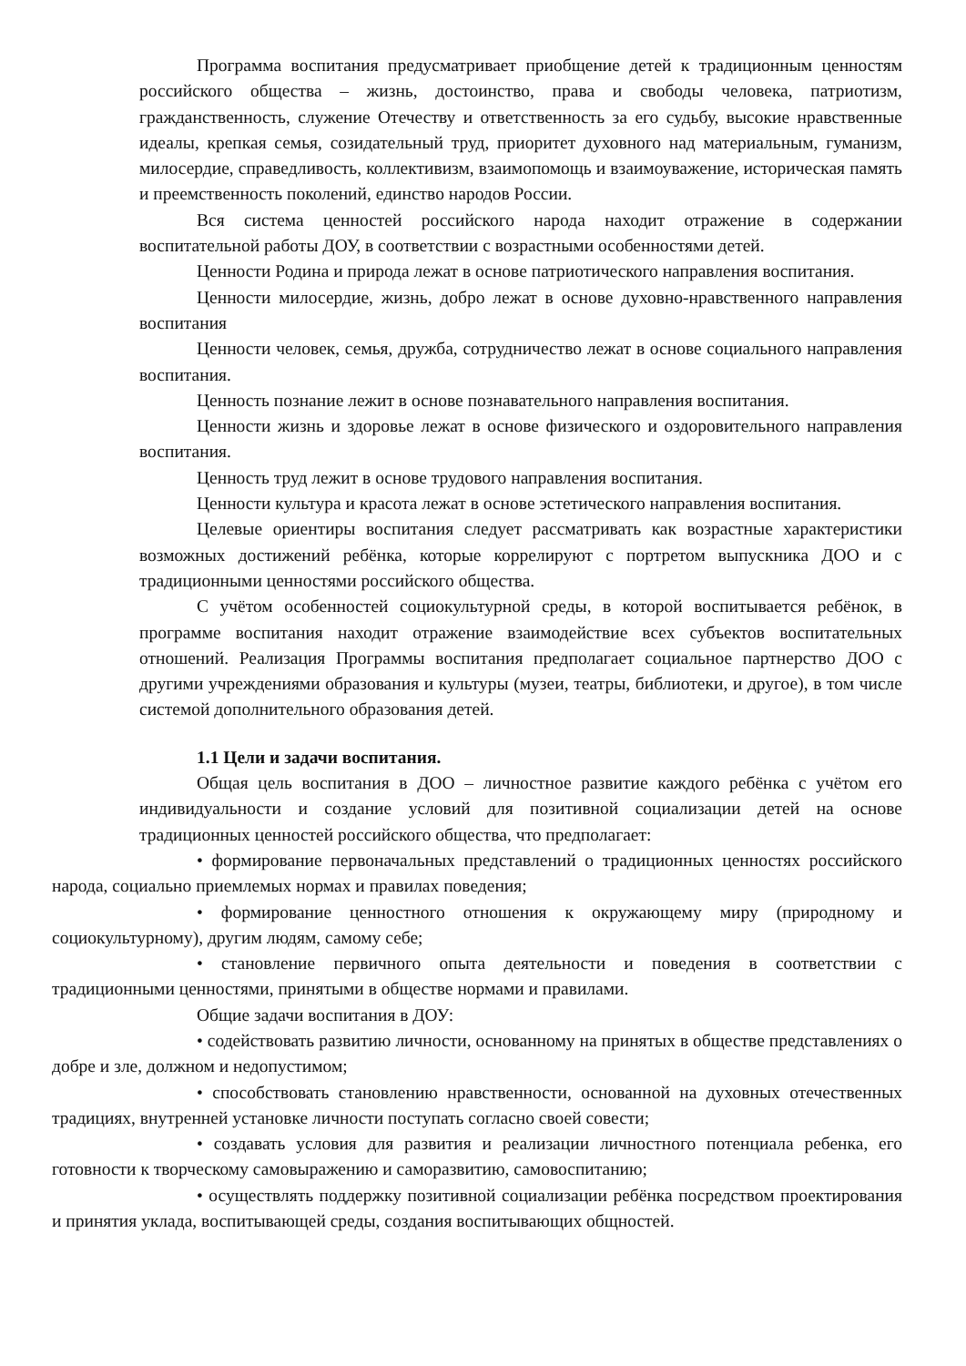Программа воспитания предусматривает приобщение детей к традиционным ценностям российского общества – жизнь, достоинство, права и свободы человека, патриотизм, гражданственность, служение Отечеству и ответственность за его судьбу, высокие нравственные идеалы, крепкая семья, созидательный труд, приоритет духовного над материальным, гуманизм, милосердие, справедливость, коллективизм, взаимопомощь и взаимоуважение, историческая память и преемственность поколений, единство народов России.
Вся система ценностей российского народа находит отражение в содержании воспитательной работы ДОУ, в соответствии с возрастными особенностями детей.
Ценности Родина и природа лежат в основе патриотического направления воспитания.
Ценности милосердие, жизнь, добро лежат в основе духовно-нравственного направления воспитания
Ценности человек, семья, дружба, сотрудничество лежат в основе социального направления воспитания.
Ценность познание лежит в основе познавательного направления воспитания.
Ценности жизнь и здоровье лежат в основе физического и оздоровительного направления воспитания.
Ценность труд лежит в основе трудового направления воспитания.
Ценности культура и красота лежат в основе эстетического направления воспитания.
Целевые ориентиры воспитания следует рассматривать как возрастные характеристики возможных достижений ребёнка, которые коррелируют с портретом выпускника ДОО и с традиционными ценностями российского общества.
С учётом особенностей социокультурной среды, в которой воспитывается ребёнок, в программе воспитания находит отражение взаимодействие всех субъектов воспитательных отношений. Реализация Программы воспитания предполагает социальное партнерство ДОО с другими учреждениями образования и культуры (музеи, театры, библиотеки, и другое), в том числе системой дополнительного образования детей.
1.1 Цели и задачи воспитания.
Общая цель воспитания в ДОО – личностное развитие каждого ребёнка с учётом его индивидуальности и создание условий для позитивной социализации детей на основе традиционных ценностей российского общества, что предполагает:
• формирование первоначальных представлений о традиционных ценностях российского народа, социально приемлемых нормах и правилах поведения;
• формирование ценностного отношения к окружающему миру (природному и социокультурному), другим людям, самому себе;
• становление первичного опыта деятельности и поведения в соответствии с традиционными ценностями, принятыми в обществе нормами и правилами.
Общие задачи воспитания в ДОУ:
• содействовать развитию личности, основанному на принятых в обществе представлениях о добре и зле, должном и недопустимом;
• способствовать становлению нравственности, основанной на духовных отечественных традициях, внутренней установке личности поступать согласно своей совести;
• создавать условия для развития и реализации личностного потенциала ребенка, его готовности к творческому самовыражению и саморазвитию, самовоспитанию;
• осуществлять поддержку позитивной социализации ребёнка посредством проектирования и принятия уклада, воспитывающей среды, создания воспитывающих общностей.